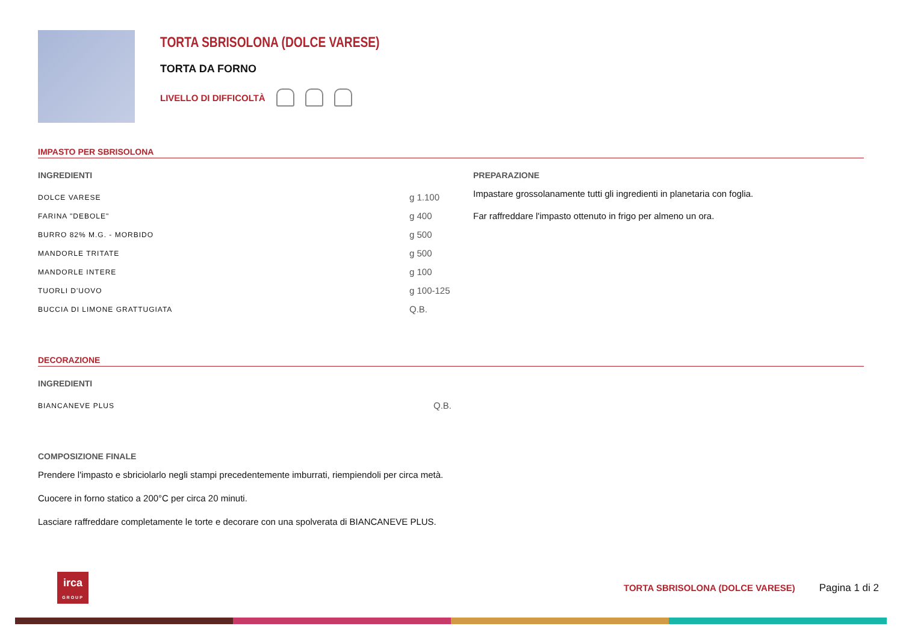TORTA SBRISOLONA (DOLCE VARESE)
TORTA DA FORNO
LIVELLO DI DIFFICOLTÀ
IMPASTO PER SBRISOLONA
INGREDIENTI
| DOLCE VARESE | g 1.100 |
| FARINA "DEBOLE" | g 400 |
| BURRO 82% M.G. - MORBIDO | g 500 |
| MANDORLE TRITATE | g 500 |
| MANDORLE INTERE | g 100 |
| TUORLI D'UOVO | g 100-125 |
| BUCCIA DI LIMONE GRATTUGIATA | Q.B. |
PREPARAZIONE
Impastare grossolanamente tutti gli ingredienti in planetaria con foglia.
Far raffreddare l'impasto ottenuto in frigo per almeno un ora.
DECORAZIONE
INGREDIENTI
| BIANCANEVE PLUS | Q.B. |
COMPOSIZIONE FINALE
Prendere l'impasto e sbriciolarlo negli stampi precedentemente imburrati, riempiendoli per circa metà.
Cuocere in forno statico a 200°C per circa 20 minuti.
Lasciare raffreddare completamente le torte e decorare con una spolverata di BIANCANEVE PLUS.
irca
GROUP
TORTA SBRISOLONA (DOLCE VARESE) Pagina 1 di 2